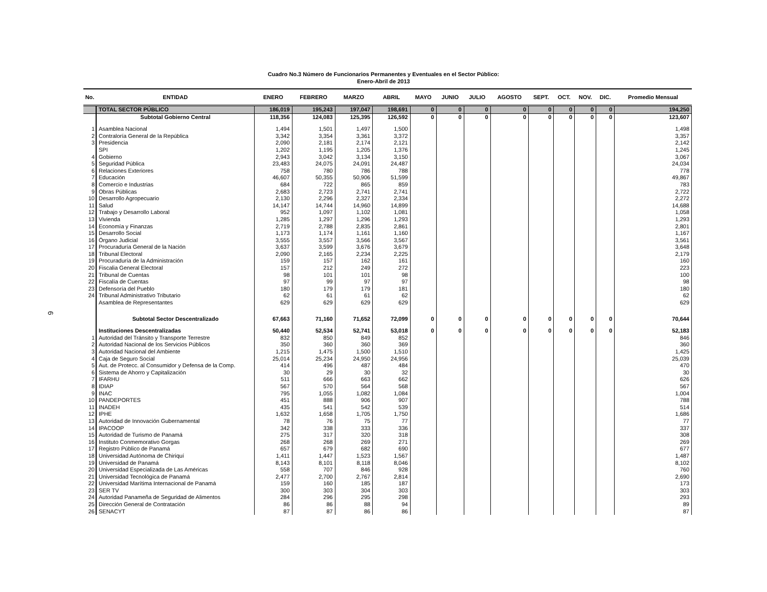Cuadro No.3 Número de Funcionarios Permanentes y Eventuales en el Sector Público:
Enero-Abril de 2013
6
| No. | ENTIDAD | ENERO | FEBRERO | MARZO | ABRIL | MAYO | JUNIO | JULIO | AGOSTO | SEPT. | OCT. | NOV. | DIC. | Promedio Mensual |
| --- | --- | --- | --- | --- | --- | --- | --- | --- | --- | --- | --- | --- | --- | --- |
| | TOTAL SECTOR PÚBLICO | 186,019 | 195,243 | 197,047 | 198,691 | 0 | 0 | 0 | 0 | 0 | 0 | 0 | 0 | 194,250 |
| | Subtotal Gobierno Central | 118,356 | 124,083 | 125,395 | 126,592 | 0 | 0 | 0 | 0 | 0 | 0 | 0 | 0 | 123,607 |
| 1 | Asamblea Nacional | 1,494 | 1,501 | 1,497 | 1,500 | | | | | | | | | 1,498 |
| 2 | Contraloría General de la República | 3,342 | 3,354 | 3,361 | 3,372 | | | | | | | | | 3,357 |
| 3 | Presidencia | 2,090 | 2,181 | 2,174 | 2,121 | | | | | | | | | 2,142 |
| | SPI | 1,202 | 1,195 | 1,205 | 1,376 | | | | | | | | | 1,245 |
| 4 | Gobierno | 2,943 | 3,042 | 3,134 | 3,150 | | | | | | | | | 3,067 |
| 5 | Seguridad Pública | 23,483 | 24,075 | 24,091 | 24,487 | | | | | | | | | 24,034 |
| 6 | Relaciones Exteriores | 758 | 780 | 786 | 788 | | | | | | | | | 778 |
| 7 | Educación | 46,607 | 50,355 | 50,906 | 51,599 | | | | | | | | | 49,867 |
| 8 | Comercio e Industrias | 684 | 722 | 865 | 859 | | | | | | | | | 783 |
| 9 | Obras Públicas | 2,683 | 2,723 | 2,741 | 2,741 | | | | | | | | | 2,722 |
| 10 | Desarrollo Agropecuario | 2,130 | 2,296 | 2,327 | 2,334 | | | | | | | | | 2,272 |
| 11 | Salud | 14,147 | 14,744 | 14,960 | 14,899 | | | | | | | | | 14,688 |
| 12 | Trabajo y Desarrollo Laboral | 952 | 1,097 | 1,102 | 1,081 | | | | | | | | | 1,058 |
| 13 | Vivienda | 1,285 | 1,297 | 1,296 | 1,293 | | | | | | | | | 1,293 |
| 14 | Economía y Finanzas | 2,719 | 2,788 | 2,835 | 2,861 | | | | | | | | | 2,801 |
| 15 | Desarrollo Social | 1,173 | 1,174 | 1,161 | 1,160 | | | | | | | | | 1,167 |
| 16 | Órgano Judicial | 3,555 | 3,557 | 3,566 | 3,567 | | | | | | | | | 3,561 |
| 17 | Procuraduría General de la Nación | 3,637 | 3,599 | 3,676 | 3,679 | | | | | | | | | 3,648 |
| 18 | Tribunal Electoral | 2,090 | 2,165 | 2,234 | 2,225 | | | | | | | | | 2,179 |
| 19 | Procuraduría de la Administración | 159 | 157 | 162 | 161 | | | | | | | | | 160 |
| 20 | Fiscalia General Electoral | 157 | 212 | 249 | 272 | | | | | | | | | 223 |
| 21 | Tribunal de Cuentas | 98 | 101 | 101 | 98 | | | | | | | | | 100 |
| 22 | Fiscalía de Cuentas | 97 | 99 | 97 | 97 | | | | | | | | | 98 |
| 23 | Defensoría del Pueblo | 180 | 179 | 179 | 181 | | | | | | | | | 180 |
| 24 | Tribunal Administrativo Tributario | 62 | 61 | 61 | 62 | | | | | | | | | 62 |
| | Asamblea de Representantes | 629 | 629 | 629 | 629 | | | | | | | | | 629 |
| | Subtotal Sector Descentralizado | 67,663 | 71,160 | 71,652 | 72,099 | 0 | 0 | 0 | 0 | 0 | 0 | 0 | 0 | 70,644 |
| | Instituciones Descentralizadas | 50,440 | 52,534 | 52,741 | 53,018 | 0 | 0 | 0 | 0 | 0 | 0 | 0 | 0 | 52,183 |
| 1 | Autoridad del Tránsito y Transporte Terrestre | 832 | 850 | 849 | 852 | | | | | | | | | 846 |
| 2 | Autoridad Nacional de los Servicios Públicos | 350 | 360 | 360 | 369 | | | | | | | | | 360 |
| 3 | Autoridad Nacional del Ambiente | 1,215 | 1,475 | 1,500 | 1,510 | | | | | | | | | 1,425 |
| 4 | Caja de Seguro Social | 25,014 | 25,234 | 24,950 | 24,956 | | | | | | | | | 25,039 |
| 5 | Aut. de Protecc. al Consumidor y Defensa de la Comp. | 414 | 496 | 487 | 484 | | | | | | | | | 470 |
| 6 | Sistema de Ahorro y Capitalización | 30 | 29 | 30 | 32 | | | | | | | | | 30 |
| 7 | IFARHU | 511 | 666 | 663 | 662 | | | | | | | | | 626 |
| 8 | IDIAP | 567 | 570 | 564 | 568 | | | | | | | | | 567 |
| 9 | INAC | 795 | 1,055 | 1,082 | 1,084 | | | | | | | | | 1,004 |
| 10 | PANDEPORTES | 451 | 888 | 906 | 907 | | | | | | | | | 788 |
| 11 | INADEH | 435 | 541 | 542 | 539 | | | | | | | | | 514 |
| 12 | IPHE | 1,632 | 1,658 | 1,705 | 1,750 | | | | | | | | | 1,686 |
| 13 | Autoridad de Innovación Gubernamental | 78 | 76 | 75 | 77 | | | | | | | | | 77 |
| 14 | IPACOOP | 342 | 338 | 333 | 336 | | | | | | | | | 337 |
| 15 | Autoridad de Turismo de Panamá | 275 | 317 | 320 | 318 | | | | | | | | | 308 |
| 16 | Instituto Conmemorativo Gorgas | 268 | 268 | 269 | 271 | | | | | | | | | 269 |
| 17 | Registro Público de Panamá | 657 | 679 | 682 | 690 | | | | | | | | | 677 |
| 18 | Universidad Autónoma de Chiriquí | 1,411 | 1,447 | 1,523 | 1,567 | | | | | | | | | 1,487 |
| 19 | Universidad de Panamá | 8,143 | 8,101 | 8,118 | 8,046 | | | | | | | | | 8,102 |
| 20 | Universidad Especializada de Las Américas | 558 | 707 | 846 | 928 | | | | | | | | | 760 |
| 21 | Universidad Tecnológica de Panamá | 2,477 | 2,700 | 2,767 | 2,814 | | | | | | | | | 2,690 |
| 22 | Universidad Marítima Internacional de Panamá | 159 | 160 | 185 | 187 | | | | | | | | | 173 |
| 23 | SER TV | 300 | 303 | 304 | 303 | | | | | | | | | 303 |
| 24 | Autoridad Panameña de Seguridad de Alimentos | 284 | 296 | 295 | 298 | | | | | | | | | 293 |
| 25 | Dirección General de Contratación | 86 | 86 | 88 | 94 | | | | | | | | | 89 |
| 26 | SENACYT | 87 | 87 | 86 | 86 | | | | | | | | | 87 |